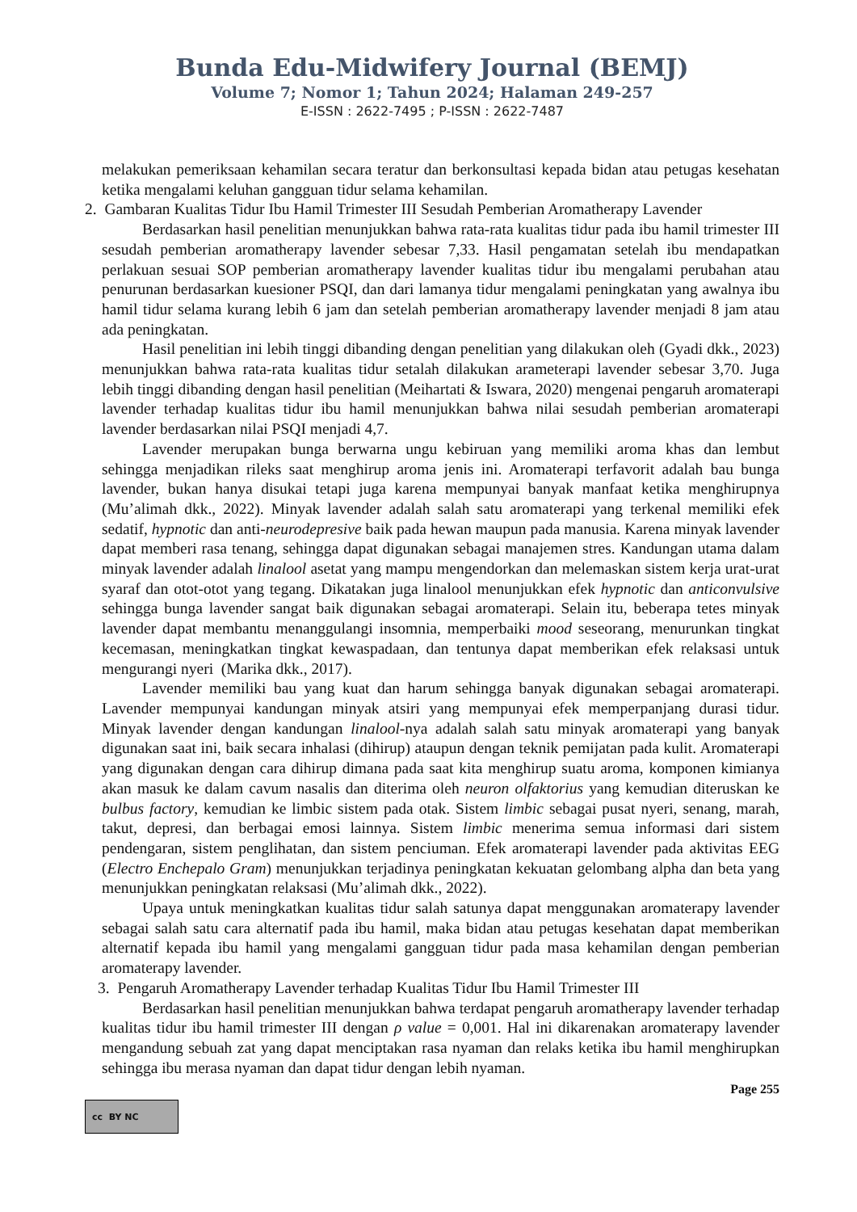Bunda Edu-Midwifery Journal (BEMJ)
Volume 7; Nomor 1; Tahun 2024; Halaman 249-257
E-ISSN : 2622-7495 ; P-ISSN : 2622-7487
melakukan pemeriksaan kehamilan secara teratur dan berkonsultasi kepada bidan atau petugas kesehatan ketika mengalami keluhan gangguan tidur selama kehamilan.
2. Gambaran Kualitas Tidur Ibu Hamil Trimester III Sesudah Pemberian Aromatherapy Lavender
Berdasarkan hasil penelitian menunjukkan bahwa rata-rata kualitas tidur pada ibu hamil trimester III sesudah pemberian aromatherapy lavender sebesar 7,33. Hasil pengamatan setelah ibu mendapatkan perlakuan sesuai SOP pemberian aromatherapy lavender kualitas tidur ibu mengalami perubahan atau penurunan berdasarkan kuesioner PSQI, dan dari lamanya tidur mengalami peningkatan yang awalnya ibu hamil tidur selama kurang lebih 6 jam dan setelah pemberian aromatherapy lavender menjadi 8 jam atau ada peningkatan.
Hasil penelitian ini lebih tinggi dibanding dengan penelitian yang dilakukan oleh (Gyadi dkk., 2023) menunjukkan bahwa rata-rata kualitas tidur setalah dilakukan arameterapi lavender sebesar 3,70. Juga lebih tinggi dibanding dengan hasil penelitian (Meihartati & Iswara, 2020) mengenai pengaruh aromaterapi lavender terhadap kualitas tidur ibu hamil menunjukkan bahwa nilai sesudah pemberian aromaterapi lavender berdasarkan nilai PSQI menjadi 4,7.
Lavender merupakan bunga berwarna ungu kebiruan yang memiliki aroma khas dan lembut sehingga menjadikan rileks saat menghirup aroma jenis ini. Aromaterapi terfavorit adalah bau bunga lavender, bukan hanya disukai tetapi juga karena mempunyai banyak manfaat ketika menghirupnya (Mu’alimah dkk., 2022). Minyak lavender adalah salah satu aromaterapi yang terkenal memiliki efek sedatif, hypnotic dan anti-neurodepresive baik pada hewan maupun pada manusia. Karena minyak lavender dapat memberi rasa tenang, sehingga dapat digunakan sebagai manajemen stres. Kandungan utama dalam minyak lavender adalah linalool asetat yang mampu mengendorkan dan melemaskan sistem kerja urat-urat syaraf dan otot-otot yang tegang. Dikatakan juga linalool menunjukkan efek hypnotic dan anticonvulsive sehingga bunga lavender sangat baik digunakan sebagai aromaterapi. Selain itu, beberapa tetes minyak lavender dapat membantu menanggulangi insomnia, memperbaiki mood seseorang, menurunkan tingkat kecemasan, meningkatkan tingkat kewaspadaan, dan tentunya dapat memberikan efek relaksasi untuk mengurangi nyeri (Marika dkk., 2017).
Lavender memiliki bau yang kuat dan harum sehingga banyak digunakan sebagai aromaterapi. Lavender mempunyai kandungan minyak atsiri yang mempunyai efek memperpanjang durasi tidur. Minyak lavender dengan kandungan linalool-nya adalah salah satu minyak aromaterapi yang banyak digunakan saat ini, baik secara inhalasi (dihirup) ataupun dengan teknik pemijatan pada kulit. Aromaterapi yang digunakan dengan cara dihirup dimana pada saat kita menghirup suatu aroma, komponen kimianya akan masuk ke dalam cavum nasalis dan diterima oleh neuron olfaktorius yang kemudian diteruskan ke bulbus factory, kemudian ke limbic sistem pada otak. Sistem limbic sebagai pusat nyeri, senang, marah, takut, depresi, dan berbagai emosi lainnya. Sistem limbic menerima semua informasi dari sistem pendengaran, sistem penglihatan, dan sistem penciuman. Efek aromaterapi lavender pada aktivitas EEG (Electro Enchepalo Gram) menunjukkan terjadinya peningkatan kekuatan gelombang alpha dan beta yang menunjukkan peningkatan relaksasi (Mu’alimah dkk., 2022).
Upaya untuk meningkatkan kualitas tidur salah satunya dapat menggunakan aromaterapy lavender sebagai salah satu cara alternatif pada ibu hamil, maka bidan atau petugas kesehatan dapat memberikan alternatif kepada ibu hamil yang mengalami gangguan tidur pada masa kehamilan dengan pemberian aromaterapy lavender.
3. Pengaruh Aromatherapy Lavender terhadap Kualitas Tidur Ibu Hamil Trimester III
Berdasarkan hasil penelitian menunjukkan bahwa terdapat pengaruh aromatherapy lavender terhadap kualitas tidur ibu hamil trimester III dengan ρ value = 0,001. Hal ini dikarenakan aromaterapy lavender mengandung sebuah zat yang dapat menciptakan rasa nyaman dan relaks ketika ibu hamil menghirupkan sehingga ibu merasa nyaman dan dapat tidur dengan lebih nyaman.
Page 255
cc BY NC